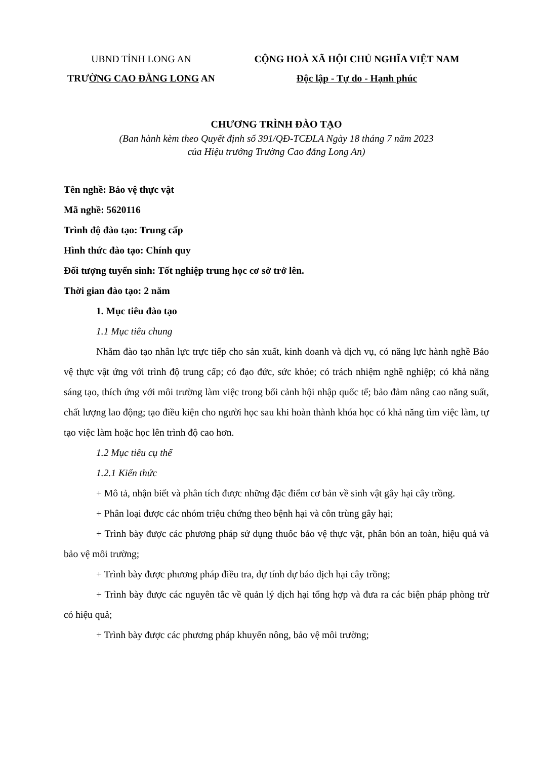UBND TỈNH LONG AN
TRƯỜNG CAO ĐẲNG LONG AN
CỘNG HOÀ XÃ HỘI CHỦ NGHĨA VIỆT NAM
Độc lập - Tự do - Hạnh phúc
CHƯƠNG TRÌNH ĐÀO TẠO
(Ban hành kèm theo Quyết định số 391/QĐ-TCĐLA Ngày 18 tháng 7 năm 2023
của Hiệu trưởng Trường Cao đẳng Long An)
Tên nghề: Bảo vệ thực vật
Mã nghề: 5620116
Trình độ đào tạo: Trung cấp
Hình thức đào tạo: Chính quy
Đối tượng tuyển sinh: Tốt nghiệp trung học cơ sở trở lên.
Thời gian đào tạo: 2 năm
1. Mục tiêu đào tạo
1.1 Mục tiêu chung
Nhằm đào tạo nhân lực trực tiếp cho sản xuất, kinh doanh và dịch vụ, có năng lực hành nghề Bảo vệ thực vật ứng với trình độ trung cấp; có đạo đức, sức khỏe; có trách nhiệm nghề nghiệp; có khả năng sáng tạo, thích ứng với môi trường làm việc trong bối cảnh hội nhập quốc tế; bảo đảm nâng cao năng suất, chất lượng lao động; tạo điều kiện cho người học sau khi hoàn thành khóa học có khả năng tìm việc làm, tự tạo việc làm hoặc học lên trình độ cao hơn.
1.2 Mục tiêu cụ thể
1.2.1 Kiến thức
+ Mô tả, nhận biết và phân tích được những đặc điểm cơ bản về sinh vật gây hại cây trồng.
+ Phân loại được các nhóm triệu chứng theo bệnh hại và côn trùng gây hại;
+ Trình bày được các phương pháp sử dụng thuốc bảo vệ thực vật, phân bón an toàn, hiệu quả và bảo vệ môi trường;
+ Trình bày được phương pháp điều tra, dự tính dự báo dịch hại cây trồng;
+ Trình bày được các nguyên tắc về quản lý dịch hại tổng hợp và đưa ra các biện pháp phòng trừ có hiệu quả;
+ Trình bày được các phương pháp khuyến nông, bảo vệ môi trường;